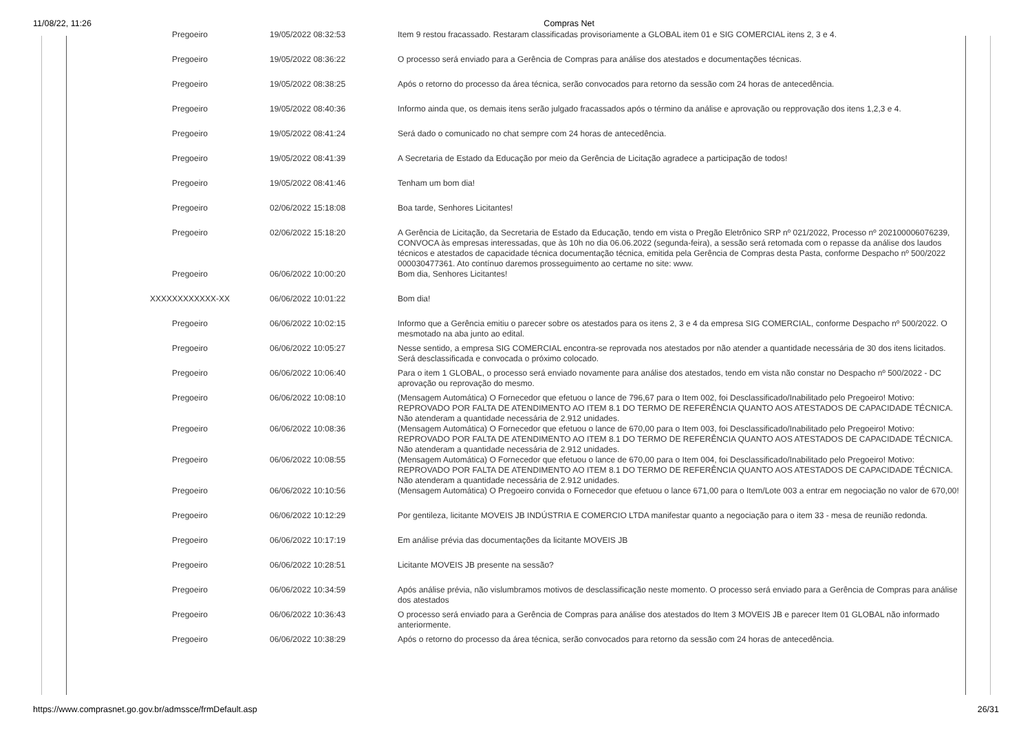11/08/22, 11:26 Compras Net
| Pregoeiro | 19/05/2022 08:32:53 | Item 9 restou fracassado. Restaram classificadas provisoriamente a GLOBAL item 01 e SIG COMERCIAL itens 2, 3 e 4. |
| Pregoeiro | 19/05/2022 08:36:22 | O processo será enviado para a Gerência de Compras para análise dos atestados e documentações técnicas. |
| Pregoeiro | 19/05/2022 08:38:25 | Após o retorno do processo da área técnica, serão convocados para retorno da sessão com 24 horas de antecedência. |
| Pregoeiro | 19/05/2022 08:40:36 | Informo ainda que, os demais itens serão julgado fracassados após o término da análise e aprovação ou repprovação dos itens 1,2,3 e 4. |
| Pregoeiro | 19/05/2022 08:41:24 | Será dado o comunicado no chat sempre com 24 horas de antecedência. |
| Pregoeiro | 19/05/2022 08:41:39 | A Secretaria de Estado da Educação por meio da Gerência de Licitação agradece a participação de todos! |
| Pregoeiro | 19/05/2022 08:41:46 | Tenham um bom dia! |
| Pregoeiro | 02/06/2022 15:18:08 | Boa tarde, Senhores Licitantes! |
| Pregoeiro | 02/06/2022 15:18:20 | A Gerência de Licitação, da Secretaria de Estado da Educação, tendo em vista o Pregão Eletrônico SRP nº 021/2022, Processo nº 202100006076239, CONVOCA às empresas interessadas, que às 10h no dia 06.06.2022 (segunda-feira), a sessão será retomada com o repasse da análise dos laudos técnicos e atestados de capacidade técnica documentação técnica, emitida pela Gerência de Compras desta Pasta, conforme Despacho nº 500/2022 000030477361. Ato contínuo daremos prosseguimento ao certame no site: www. |
| Pregoeiro | 06/06/2022 10:00:20 | Bom dia, Senhores Licitantes! |
| XXXXXXXXXXXX-XX | 06/06/2022 10:01:22 | Bom dia! |
| Pregoeiro | 06/06/2022 10:02:15 | Informo que a Gerência emitiu o parecer sobre os atestados para os itens 2, 3 e 4 da empresa SIG COMERCIAL, conforme Despacho nº 500/2022. O mesmotado na aba junto ao edital. |
| Pregoeiro | 06/06/2022 10:05:27 | Nesse sentido, a empresa SIG COMERCIAL encontra-se reprovada nos atestados por não atender a quantidade necessária de 30 dos itens licitados. Será desclassificada e convocada o próximo colocado. |
| Pregoeiro | 06/06/2022 10:06:40 | Para o item 1 GLOBAL, o processo será enviado novamente para análise dos atestados, tendo em vista não constar no Despacho nº 500/2022 - DC aprovação ou reprovação do mesmo. |
| Pregoeiro | 06/06/2022 10:08:10 | (Mensagem Automática) O Fornecedor que efetuou o lance de 796,67 para o Item 002, foi Desclassificado/Inabilitado pelo Pregoeiro! Motivo: REPROVADO POR FALTA DE ATENDIMENTO AO ITEM 8.1 DO TERMO DE REFERÊNCIA QUANTO AOS ATESTADOS DE CAPACIDADE TÉCNICA. Não atenderam a quantidade necessária de 2.912 unidades. |
| Pregoeiro | 06/06/2022 10:08:36 | (Mensagem Automática) O Fornecedor que efetuou o lance de 670,00 para o Item 003, foi Desclassificado/Inabilitado pelo Pregoeiro! Motivo: REPROVADO POR FALTA DE ATENDIMENTO AO ITEM 8.1 DO TERMO DE REFERÊNCIA QUANTO AOS ATESTADOS DE CAPACIDADE TÉCNICA. Não atenderam a quantidade necessária de 2.912 unidades. |
| Pregoeiro | 06/06/2022 10:08:55 | (Mensagem Automática) O Fornecedor que efetuou o lance de 670,00 para o Item 004, foi Desclassificado/Inabilitado pelo Pregoeiro! Motivo: REPROVADO POR FALTA DE ATENDIMENTO AO ITEM 8.1 DO TERMO DE REFERÊNCIA QUANTO AOS ATESTADOS DE CAPACIDADE TÉCNICA. Não atenderam a quantidade necessária de 2.912 unidades. |
| Pregoeiro | 06/06/2022 10:10:56 | (Mensagem Automática) O Pregoeiro convida o Fornecedor que efetuou o lance 671,00 para o Item/Lote 003 a entrar em negociação no valor de 670,00! |
| Pregoeiro | 06/06/2022 10:12:29 | Por gentileza, licitante MOVEIS JB INDÚSTRIA E COMERCIO LTDA manifestar quanto a negociação para o item 33 - mesa de reunião redonda. |
| Pregoeiro | 06/06/2022 10:17:19 | Em análise prévia das documentações da licitante MOVEIS JB |
| Pregoeiro | 06/06/2022 10:28:51 | Licitante MOVEIS JB presente na sessão? |
| Pregoeiro | 06/06/2022 10:34:59 | Após análise prévia, não vislumbramos motivos de desclassificação neste momento. O processo será enviado para a Gerência de Compras para análise dos atestados |
| Pregoeiro | 06/06/2022 10:36:43 | O processo será enviado para a Gerência de Compras para análise dos atestados do Item 3 MOVEIS JB e parecer Item 01 GLOBAL não informado anteriormente. |
| Pregoeiro | 06/06/2022 10:38:29 | Após o retorno do processo da área técnica, serão convocados para retorno da sessão com 24 horas de antecedência. |
https://www.comprasnet.go.gov.br/admssce/frmDefault.asp 26/31